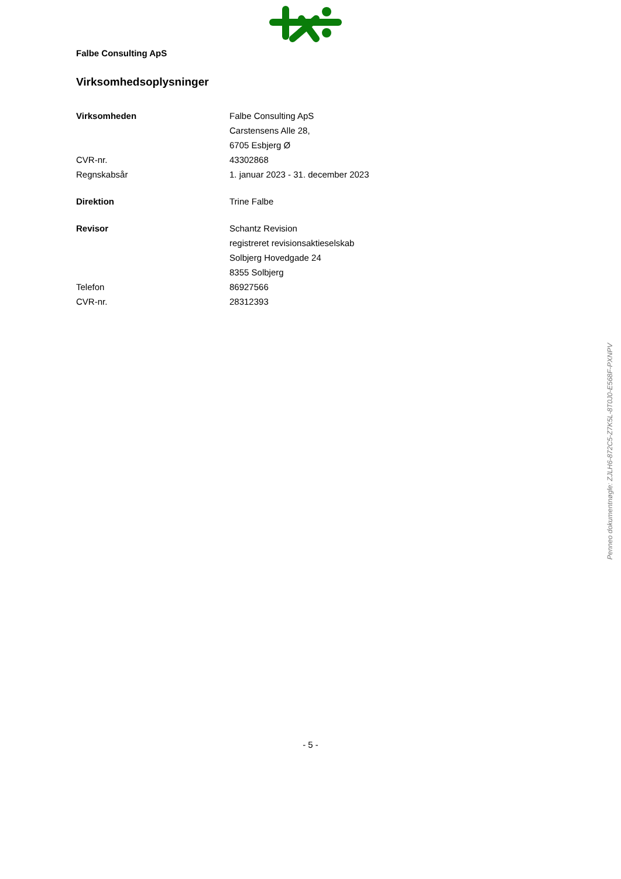Falbe Consulting ApS
Virksomhedsoplysninger
| Virksomheden | Falbe Consulting ApS |
| | Carstensens Alle 28, |
| | 6705 Esbjerg Ø |
| CVR-nr. | 43302868 |
| Regnskabsår | 1. januar 2023 - 31. december 2023 |
| Direktion | Trine Falbe |
| Revisor | Schantz Revision |
| | registreret revisionsaktieselskab |
| | Solbjerg Hovedgade 24 |
| | 8355 Solbjerg |
| Telefon | 86927566 |
| CVR-nr. | 28312393 |
- 5 -
Penneo dokumentnøgle: ZJLH6-872C5-Z7K5L-8T0J0-E568F-PXNPV